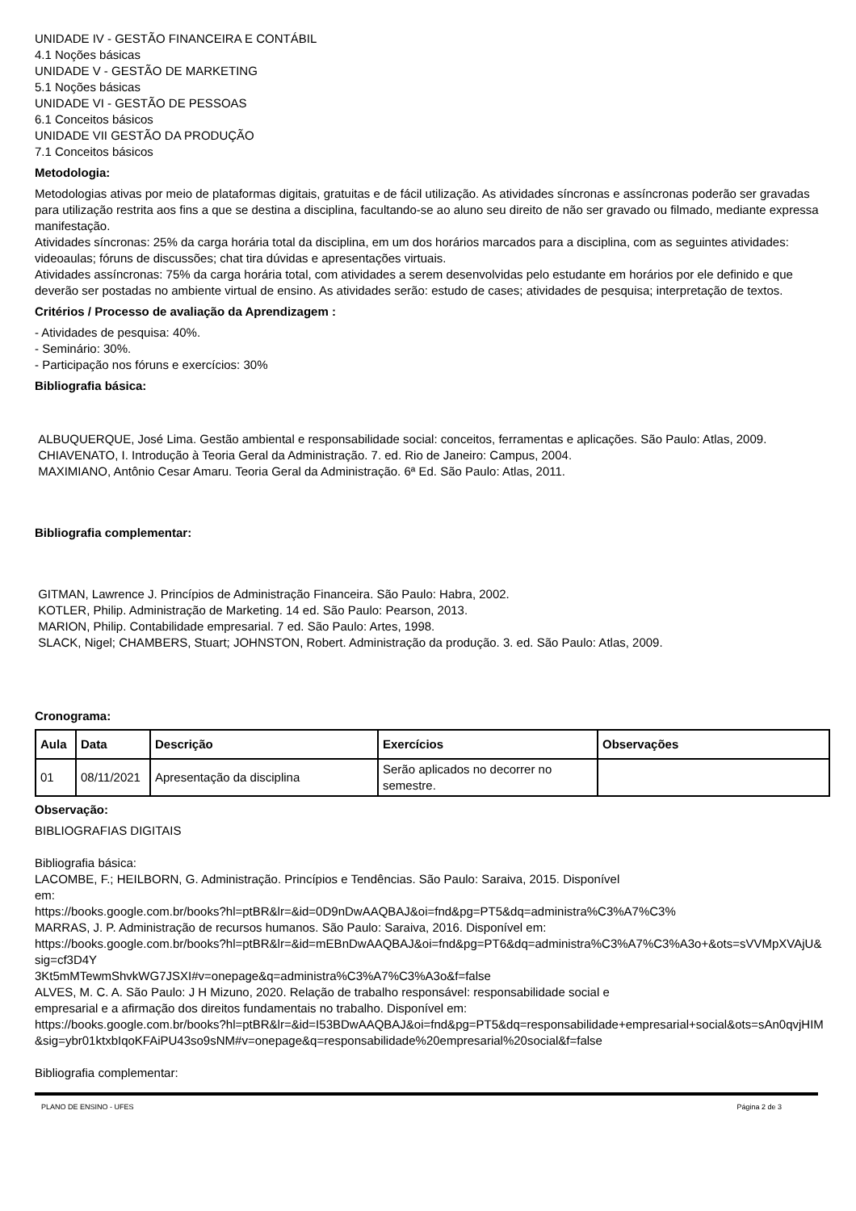UNIDADE IV - GESTÃO FINANCEIRA E CONTÁBIL
4.1 Noções básicas
UNIDADE V - GESTÃO DE MARKETING
5.1 Noções básicas
UNIDADE VI - GESTÃO DE PESSOAS
6.1 Conceitos básicos
UNIDADE VII GESTÃO DA PRODUÇÃO
7.1 Conceitos básicos
Metodologia:
Metodologias ativas por meio de plataformas digitais, gratuitas e de fácil utilização. As atividades síncronas e assíncronas poderão ser gravadas para utilização restrita aos fins a que se destina a disciplina, facultando-se ao aluno seu direito de não ser gravado ou filmado, mediante expressa manifestação.
Atividades síncronas: 25% da carga horária total da disciplina, em um dos horários marcados para a disciplina, com as seguintes atividades: videoaulas; fóruns de discussões; chat tira dúvidas e apresentações virtuais.
Atividades assíncronas: 75% da carga horária total, com atividades a serem desenvolvidas pelo estudante em horários por ele definido e que deverão ser postadas no ambiente virtual de ensino. As atividades serão: estudo de cases; atividades de pesquisa; interpretação de textos.
Critérios / Processo de avaliação da Aprendizagem :
- Atividades de pesquisa: 40%.
- Seminário: 30%.
- Participação nos fóruns e exercícios: 30%
Bibliografia básica:
ALBUQUERQUE, José Lima. Gestão ambiental e responsabilidade social: conceitos, ferramentas e aplicações. São Paulo: Atlas, 2009.
CHIAVENATO, I. Introdução à Teoria Geral da Administração. 7. ed. Rio de Janeiro: Campus, 2004.
MAXIMIANO, Antônio Cesar Amaru. Teoria Geral da Administração. 6ª Ed. São Paulo: Atlas, 2011.
Bibliografia complementar:
GITMAN, Lawrence J. Princípios de Administração Financeira. São Paulo: Habra, 2002.
KOTLER, Philip. Administração de Marketing. 14 ed. São Paulo: Pearson, 2013.
MARION, Philip. Contabilidade empresarial. 7 ed. São Paulo: Artes, 1998.
SLACK, Nigel; CHAMBERS, Stuart; JOHNSTON, Robert. Administração da produção. 3. ed. São Paulo: Atlas, 2009.
Cronograma:
| Aula | Data | Descrição | Exercícios | Observações |
| --- | --- | --- | --- | --- |
| 01 | 08/11/2021 | Apresentação da disciplina | Serão aplicados no decorrer no semestre. | |
Observação:
BIBLIOGRAFIAS DIGITAIS
Bibliografia básica:
LACOMBE, F.; HEILBORN, G. Administração. Princípios e Tendências. São Paulo: Saraiva, 2015. Disponível
em:
https://books.google.com.br/books?hl=ptBR&lr=&id=0D9nDwAAQBAJ&oi=fnd&pg=PT5&dq=administra%C3%A7%C3%
MARRAS, J. P. Administração de recursos humanos. São Paulo: Saraiva, 2016. Disponível em:
https://books.google.com.br/books?hl=ptBR&lr=&id=mEBnDwAAQBAJ&oi=fnd&pg=PT6&dq=administra%C3%A7%C3%A3o+&ots=sVVMpXVAjU&sig=cf3D4Y
3Kt5mMTewmShvkWG7JSXI#v=onepage&q=administra%C3%A7%C3%A3o&f=false
ALVES, M. C. A. São Paulo: J H Mizuno, 2020. Relação de trabalho responsável: responsabilidade social e
empresarial e a afirmação dos direitos fundamentais no trabalho. Disponível em:
https://books.google.com.br/books?hl=ptBR&lr=&id=I53BDwAAQBAJ&oi=fnd&pg=PT5&dq=responsabilidade+empresarial+social&ots=sAn0qvjHIM&sig=ybr01ktxbIqoKFAiPU43so9sNM#v=onepage&q=responsabilidade%20empresarial%20social&f=false
Bibliografia complementar:
PLANO DE ENSINO - UFES Página 2 de 3